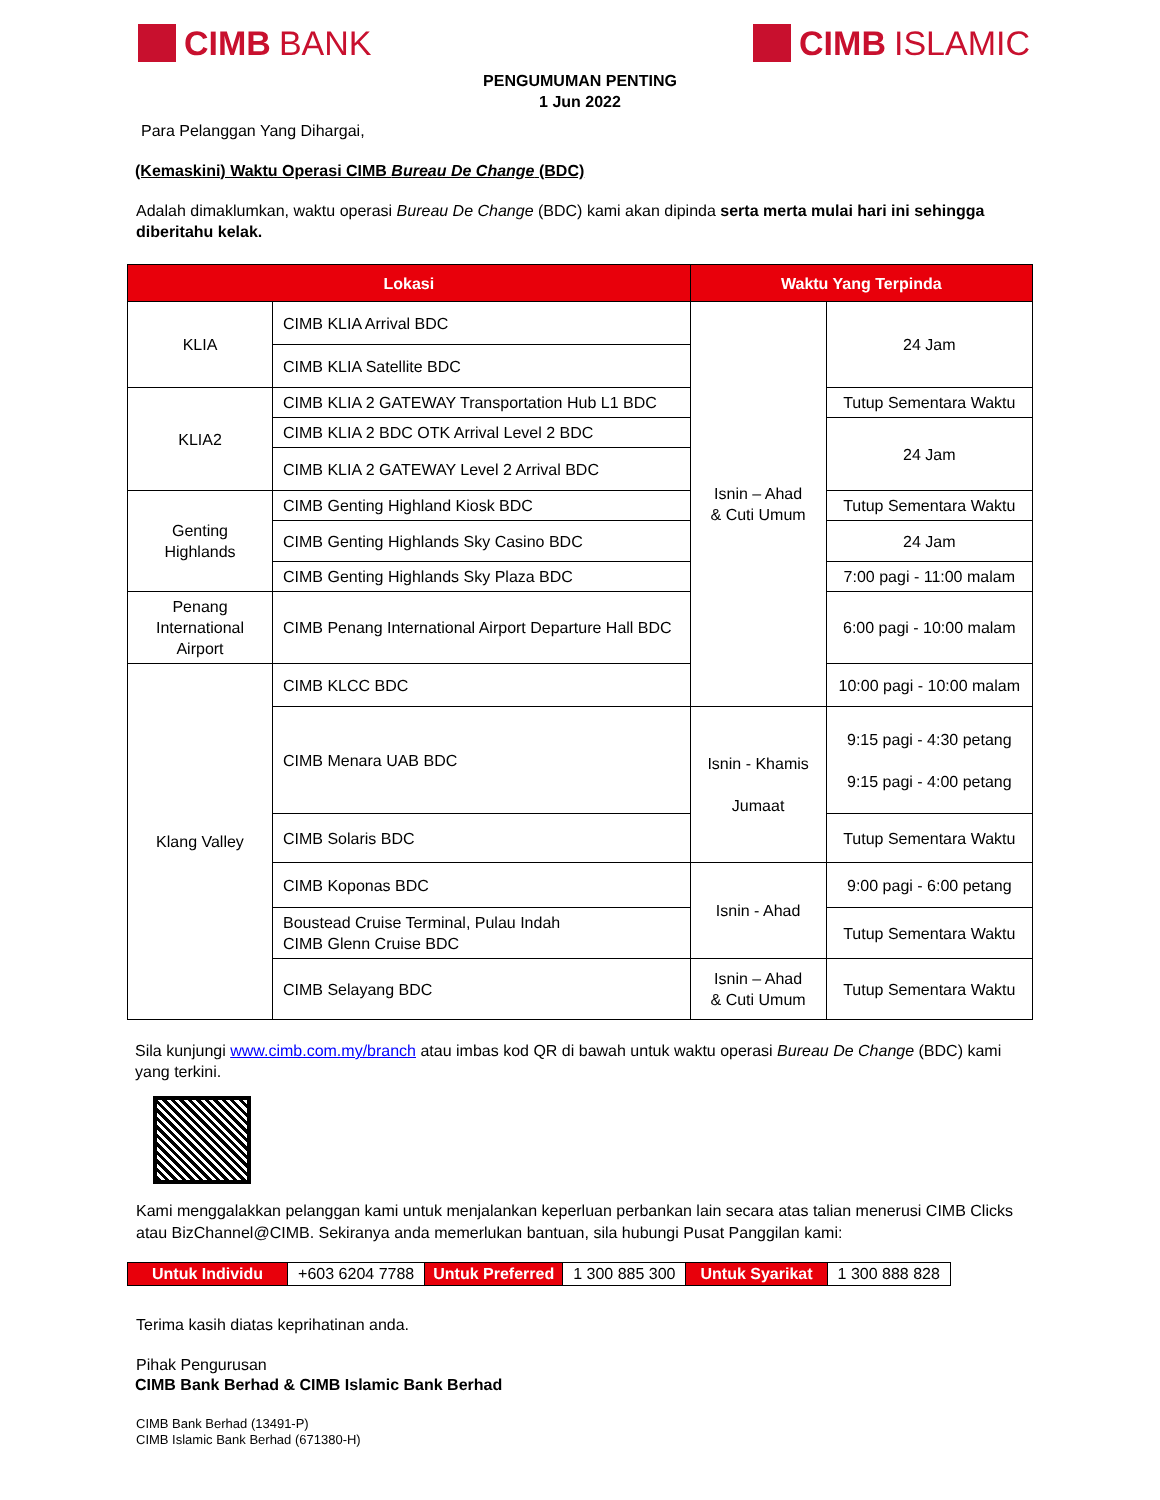CIMB BANK CIMB ISLAMIC
PENGUMUMAN PENTING
1 Jun 2022
Para Pelanggan Yang Dihargai,
(Kemaskini) Waktu Operasi CIMB Bureau De Change (BDC)
Adalah dimaklumkan, waktu operasi Bureau De Change (BDC) kami akan dipinda serta merta mulai hari ini sehingga diberitahu kelak.
| Lokasi | | Waktu Yang Terpinda | |
| --- | --- | --- | --- |
| KLIA | CIMB KLIA Arrival BDC | Isnin – Ahad & Cuti Umum | 24 Jam |
| | CIMB KLIA Satellite BDC | | |
| KLIA2 | CIMB KLIA 2 GATEWAY Transportation Hub L1 BDC | | Tutup Sementara Waktu |
| | CIMB KLIA 2 BDC OTK Arrival Level 2 BDC | | 24 Jam |
| | CIMB KLIA 2 GATEWAY Level 2 Arrival BDC | | |
| Genting Highlands | CIMB Genting Highland Kiosk BDC | | Tutup Sementara Waktu |
| | CIMB Genting Highlands Sky Casino BDC | | 24 Jam |
| | CIMB Genting Highlands Sky Plaza BDC | | 7:00 pagi - 11:00 malam |
| Penang International Airport | CIMB Penang International Airport Departure Hall BDC | | 6:00 pagi - 10:00 malam |
| Klang Valley | CIMB KLCC BDC | | 10:00 pagi - 10:00 malam |
| | CIMB Menara UAB BDC | Isnin - Khamis Jumaat | 9:15 pagi - 4:30 petang 9:15 pagi - 4:00 petang |
| | CIMB Solaris BDC | | Tutup Sementara Waktu |
| | CIMB Koponas BDC | Isnin - Ahad | 9:00 pagi - 6:00 petang |
| | Boustead Cruise Terminal, Pulau Indah CIMB Glenn Cruise BDC | | Tutup Sementara Waktu |
| | CIMB Selayang BDC | Isnin – Ahad & Cuti Umum | Tutup Sementara Waktu |
Sila kunjungi www.cimb.com.my/branch atau imbas kod QR di bawah untuk waktu operasi Bureau De Change (BDC) kami yang terkini.
Kami menggalakkan pelanggan kami untuk menjalankan keperluan perbankan lain secara atas talian menerusi CIMB Clicks atau BizChannel@CIMB. Sekiranya anda memerlukan bantuan, sila hubungi Pusat Panggilan kami:
| Untuk Individu | +603 6204 7788 | Untuk Preferred | 1 300 885 300 | Untuk Syarikat | 1 300 888 828 |
Terima kasih diatas keprihatinan anda.
Pihak Pengurusan
CIMB Bank Berhad & CIMB Islamic Bank Berhad
CIMB Bank Berhad (13491-P)
CIMB Islamic Bank Berhad (671380-H)